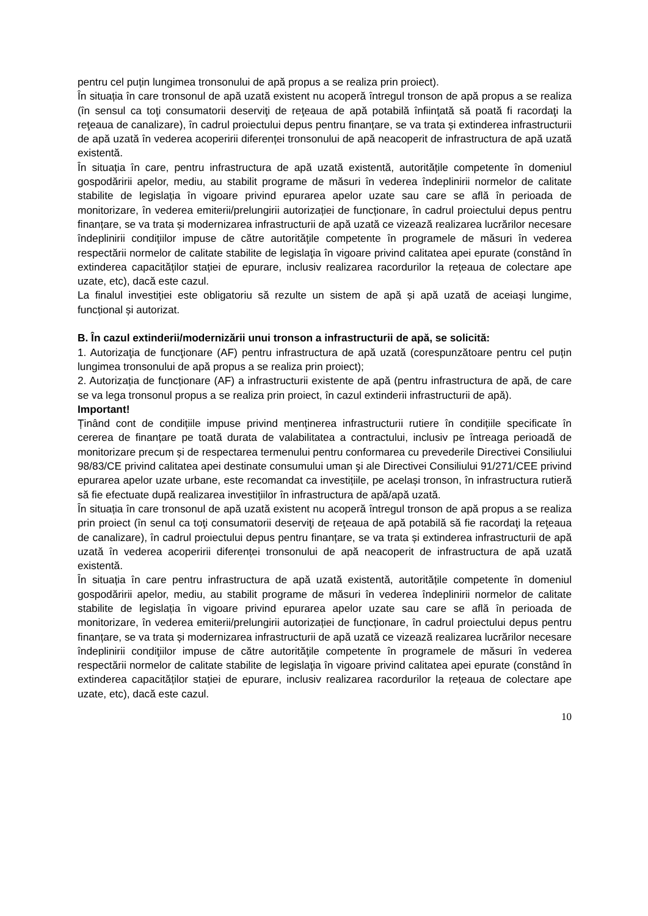pentru cel puțin lungimea tronsonului de apă propus a se realiza prin proiect).
În situația în care tronsonul de apă uzată existent nu acoperă întregul tronson de apă propus a se realiza (în sensul ca toţi consumatorii deserviţi de reţeaua de apă potabilă înfiinţată să poată fi racordaţi la reţeaua de canalizare), în cadrul proiectului depus pentru finanțare, se va trata și extinderea infrastructurii de apă uzată în vederea acoperirii diferenței tronsonului de apă neacoperit de infrastructura de apă uzată existentă.
În situația în care, pentru infrastructura de apă uzată existentă, autoritățile competente în domeniul gospodăririi apelor, mediu, au stabilit programe de măsuri în vederea îndeplinirii normelor de calitate stabilite de legislația în vigoare privind epurarea apelor uzate sau care se află în perioada de monitorizare, în vederea emiterii/prelungirii autorizației de funcționare, în cadrul proiectului depus pentru finanțare, se va trata și modernizarea infrastructurii de apă uzată ce vizează realizarea lucrărilor necesare îndeplinirii condiţiilor impuse de către autorităţile competente în programele de măsuri în vederea respectării normelor de calitate stabilite de legislaţia în vigoare privind calitatea apei epurate (constând în extinderea capacităților stației de epurare, inclusiv realizarea racordurilor la rețeaua de colectare ape uzate, etc), dacă este cazul.
La finalul investiției este obligatoriu să rezulte un sistem de apă și apă uzată de aceiași lungime, funcțional și autorizat.
B. În cazul extinderii/modernizării unui tronson a infrastructurii de apă, se solicită:
1. Autorizaţia de funcţionare (AF) pentru infrastructura de apă uzată (corespunzătoare pentru cel puțin lungimea tronsonului de apă propus a se realiza prin proiect);
2. Autorizația de funcționare (AF) a infrastructurii existente de apă (pentru infrastructura de apă, de care se va lega tronsonul propus a se realiza prin proiect, în cazul extinderii infrastructurii de apă).
Important!
Ținând cont de condițiile impuse privind menținerea infrastructurii rutiere în condițiile specificate în cererea de finanțare pe toată durata de valabilitatea a contractului, inclusiv pe întreaga perioadă de monitorizare precum și de respectarea termenului pentru conformarea cu prevederile Directivei Consiliului 98/83/CE privind calitatea apei destinate consumului uman şi ale Directivei Consiliului 91/271/CEE privind epurarea apelor uzate urbane, este recomandat ca investițiile, pe același tronson, în infrastructura rutieră să fie efectuate după realizarea investițiilor în infrastructura de apă/apă uzată.
În situația în care tronsonul de apă uzată existent nu acoperă întregul tronson de apă propus a se realiza prin proiect (în senul ca toţi consumatorii deserviţi de reţeaua de apă potabilă să fie racordaţi la reţeaua de canalizare), în cadrul proiectului depus pentru finanțare, se va trata și extinderea infrastructurii de apă uzată în vederea acoperirii diferenței tronsonului de apă neacoperit de infrastructura de apă uzată existentă.
În situația în care pentru infrastructura de apă uzată existentă, autoritățile competente în domeniul gospodăririi apelor, mediu, au stabilit programe de măsuri în vederea îndeplinirii normelor de calitate stabilite de legislația în vigoare privind epurarea apelor uzate sau care se află în perioada de monitorizare, în vederea emiterii/prelungirii autorizației de funcționare, în cadrul proiectului depus pentru finanțare, se va trata și modernizarea infrastructurii de apă uzată ce vizează realizarea lucrărilor necesare îndeplinirii condiţiilor impuse de către autorităţile competente în programele de măsuri în vederea respectării normelor de calitate stabilite de legislaţia în vigoare privind calitatea apei epurate (constând în extinderea capacităților stației de epurare, inclusiv realizarea racordurilor la rețeaua de colectare ape uzate, etc), dacă este cazul.
10